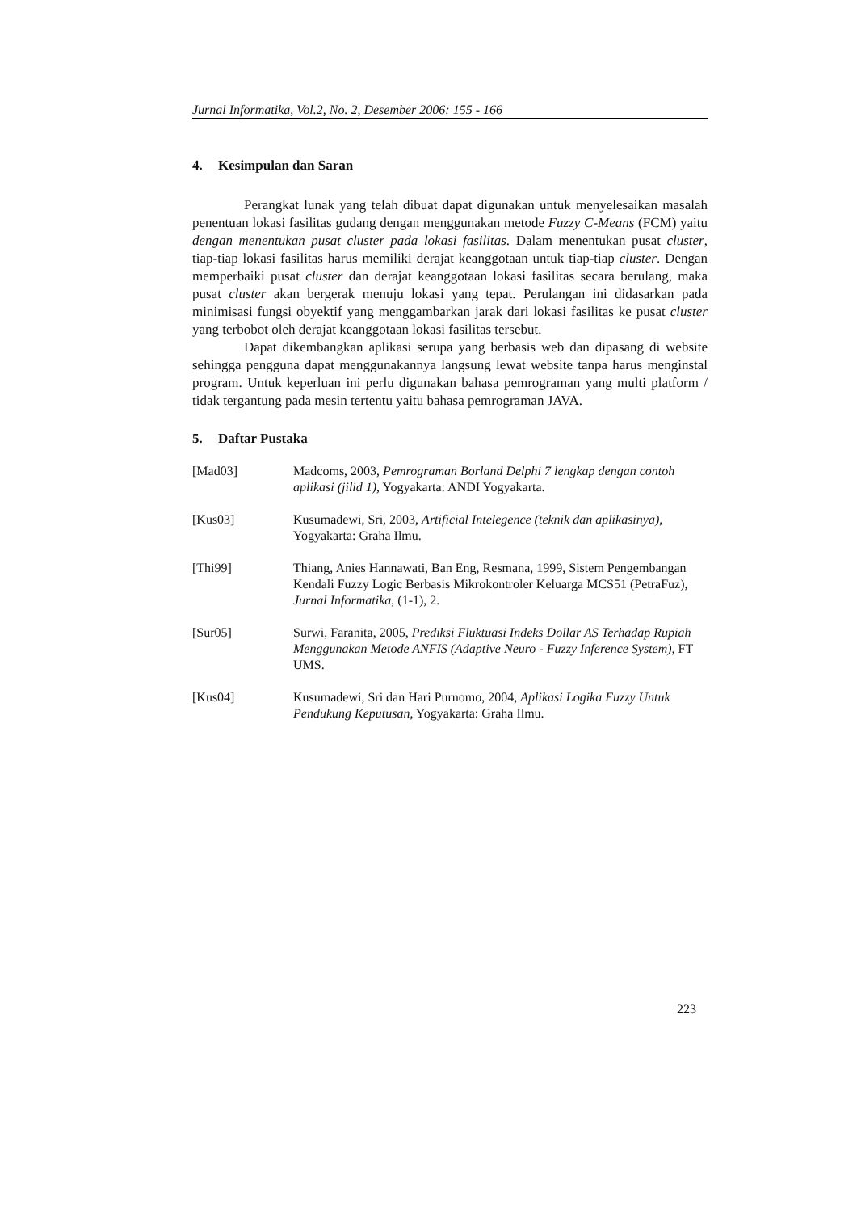Jurnal Informatika, Vol.2, No. 2, Desember 2006: 155 - 166
4. Kesimpulan dan Saran
Perangkat lunak yang telah dibuat dapat digunakan untuk menyelesaikan masalah penentuan lokasi fasilitas gudang dengan menggunakan metode Fuzzy C-Means (FCM) yaitu dengan menentukan pusat cluster pada lokasi fasilitas. Dalam menentukan pusat cluster, tiap-tiap lokasi fasilitas harus memiliki derajat keanggotaan untuk tiap-tiap cluster. Dengan memperbaiki pusat cluster dan derajat keanggotaan lokasi fasilitas secara berulang, maka pusat cluster akan bergerak menuju lokasi yang tepat. Perulangan ini didasarkan pada minimisasi fungsi obyektif yang menggambarkan jarak dari lokasi fasilitas ke pusat cluster yang terbobot oleh derajat keanggotaan lokasi fasilitas tersebut.
Dapat dikembangkan aplikasi serupa yang berbasis web dan dipasang di website sehingga pengguna dapat menggunakannya langsung lewat website tanpa harus menginstal program. Untuk keperluan ini perlu digunakan bahasa pemrograman yang multi platform / tidak tergantung pada mesin tertentu yaitu bahasa pemrograman JAVA.
5. Daftar Pustaka
[Mad03] Madcoms, 2003, Pemrograman Borland Delphi 7 lengkap dengan contoh aplikasi (jilid 1), Yogyakarta: ANDI Yogyakarta.
[Kus03] Kusumadewi, Sri, 2003, Artificial Intelegence (teknik dan aplikasinya), Yogyakarta: Graha Ilmu.
[Thi99] Thiang, Anies Hannawati, Ban Eng, Resmana, 1999, Sistem Pengembangan Kendali Fuzzy Logic Berbasis Mikrokontroler Keluarga MCS51 (PetraFuz), Jurnal Informatika, (1-1), 2.
[Sur05] Surwi, Faranita, 2005, Prediksi Fluktuasi Indeks Dollar AS Terhadap Rupiah Menggunakan Metode ANFIS (Adaptive Neuro - Fuzzy Inference System), FT UMS.
[Kus04] Kusumadewi, Sri dan Hari Purnomo, 2004, Aplikasi Logika Fuzzy Untuk Pendukung Keputusan, Yogyakarta: Graha Ilmu.
223